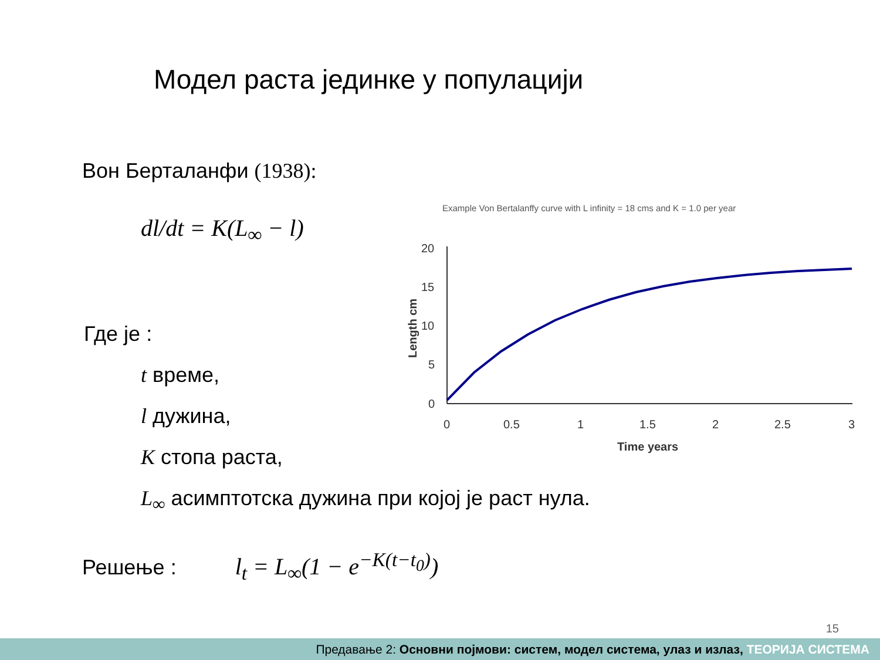Модел раста јединке у популацији
Вон Берталанфи (1938):
dl/dt = K(L<sub>∞</sub> − l)
Где је :
t време,
l дужина,
K стопа раста,
L<sub>∞</sub> асимптотска дужина при којој је раст нула.
Решење : l<sub>t</sub> = L<sub>∞</sub>(1 − e<sup>−K(t−t<sub>0</sub>)</sup>)
Example Von Bertalanffy curve with L infinity = 18 cms and K = 1.0 per year
20
15
10
5
0
0
0.5
1
1.5
2
2.5
3
Time years
Length cm
15
Предавање 2: Основни појмови: систем, модел система, улаз и излаз, ТЕОРИЈА СИСТЕМА